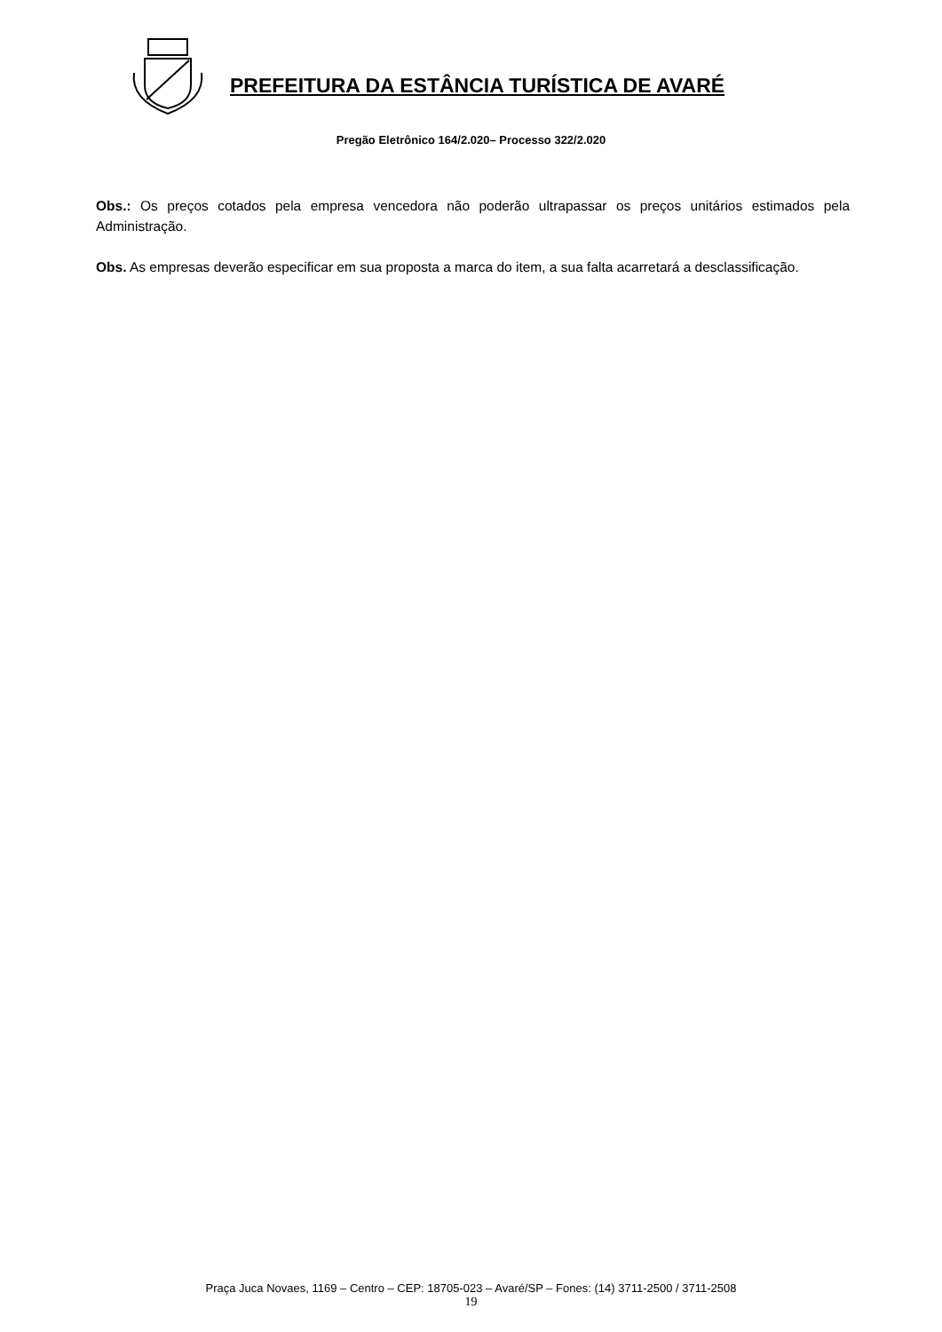PREFEITURA DA ESTÂNCIA TURÍSTICA DE AVARÉ
Pregão Eletrônico 164/2.020– Processo 322/2.020
Obs.: Os preços cotados pela empresa vencedora não poderão ultrapassar os preços unitários estimados pela Administração.
Obs. As empresas deverão especificar em sua proposta a marca do item, a sua falta acarretará a desclassificação.
Praça Juca Novaes, 1169 – Centro – CEP: 18705-023 – Avaré/SP – Fones: (14) 3711-2500 / 3711-2508
19